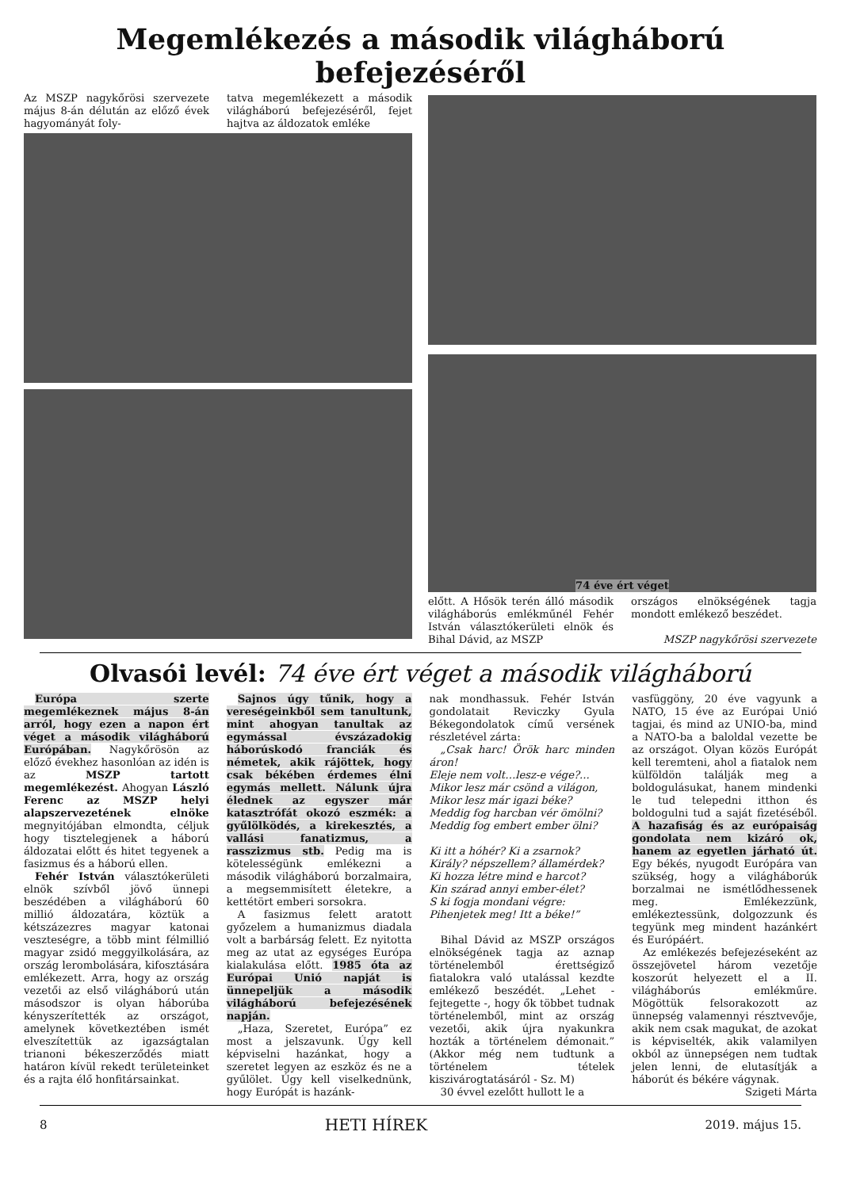Megemlékezés a második világháború befejezéséről
Az MSZP nagykőrösi szervezete május 8-án délután az előző évek hagyományát foly-
tatva megemlékezett a második világháború befejezéséről, fejet hajtva az áldozatok emléke
74 éve ért véget
előtt. A Hősök terén álló második világháborús emlékműnél Fehér István választókerületi elnök és Bihal Dávid, az MSZP
országos elnökségének tagja mondott emlékező beszédet.
MSZP nagykőrösi szervezete
Olvasói levél: 74 éve ért véget a második világháború
Európa szerte megemlékeznek május 8-án arról, hogy ezen a napon ért véget a második világháború Európában. Nagykőrösön az előző évekhez hasonlóan az idén is az MSZP tartott megemlékezést. Ahogyan László Ferenc az MSZP helyi alapszervezetének elnöke megnyitójában elmondta, céljuk hogy tisztelegjenek a háború áldozatai előtt és hitet tegyenek a fasizmus és a háború ellen.
Fehér István választókerületi elnök szívből jövő ünnepi beszédében a világháború 60 millió áldozatára, köztük a kétszázezres magyar katonai veszteségre, a több mint félmillió magyar zsidó meggyilkolására, az ország lerombolására, kifosztására emlékezett. Arra, hogy az ország vezetői az első világháború után másodszor is olyan háborúba kényszerítették az országot, amelynek következtében ismét elveszítettük az igazságtalan trianoni békeszerződés miatt határon kívül rekedt területeinket és a rajta élő honfitársainkat.
Sajnos úgy tűnik, hogy a vereségeinkből sem tanultunk, mint ahogyan tanultak az egymással évszázadokig háborúskodó franciák és németek, akik rájöttek, hogy csak békében érdemes élni egymás mellett. Nálunk újra élednek az egyszer már katasztrófát okozó eszmék: a gyűlölködés, a kirekesztés, a vallási fanatizmus, a rasszizmus stb. Pedig ma is kötelességünk emlékezni a második világháború borzalmaira, a megsemmisített életekre, a kettétört emberi sorsokra.
A fasizmus felett aratott győzelem a humanizmus diadala volt a barbárság felett. Ez nyitotta meg az utat az egységes Európa kialakulása előtt. 1985 óta az Európai Unió napját is ünnepeljük a második világháború befejezésének napján.
„Haza, Szeretet, Európa” ez most a jelszavunk. Úgy kell képviselni hazánkat, hogy a szeretet legyen az eszköz és ne a gyűlölet. Úgy kell viselkednünk, hogy Európát is hazánk-
nak mondhassuk. Fehér István gondolatait Reviczky Gyula Békegondolatok című versének részletével zárta:
„Csak harc! Örök harc minden áron!
Eleje nem volt…lesz-e vége?...
Mikor lesz már csönd a világon,
Mikor lesz már igazi béke?
Meddig fog harcban vér ömölni?
Meddig fog embert ember ölni?
Ki itt a hóhér? Ki a zsarnok?
Király? népszellem? államérdek?
Ki hozza létre mind e harcot?
Kin szárad annyi ember-élet?
S ki fogja mondani végre:
Pihenjetek meg! Itt a béke!”
Bihal Dávid az MSZP országos elnökségének tagja az aznap történelemből érettségiző fiatalokra való utalással kezdte emlékező beszédét. „Lehet - fejtegette -, hogy ők többet tudnak történelemből, mint az ország vezetői, akik újra nyakunkra hozták a történelem démonait.” (Akkor még nem tudtunk a történelem tételek kiszivárogtatásáról - Sz. M)
30 évvel ezelőtt hullott le a
vasfüggöny, 20 éve vagyunk a NATO, 15 éve az Európai Unió tagjai, és mind az UNIO-ba, mind a NATO-ba a baloldal vezette be az országot. Olyan közös Európát kell teremteni, ahol a fiatalok nem külföldön találják meg a boldogulásukat, hanem mindenki le tud telepedni itthon és boldogulni tud a saját fizetéséből. A hazafiság és az európaiság gondolata nem kizáró ok, hanem az egyetlen járható út. Egy békés, nyugodt Európára van szükség, hogy a világháborúk borzalmai ne ismétlődhessenek meg. Emlékezzünk, emlékeztessünk, dolgozzunk és tegyünk meg mindent hazánkért és Európáért.
Az emlékezés befejezéseként az összejövetel három vezetője koszorút helyezett el a II. világháborús emlékműre. Mögöttük felsorakozott az ünnepség valamennyi résztvevője, akik nem csak magukat, de azokat is képviselték, akik valamilyen okból az ünnepségen nem tudtak jelen lenni, de elutasítják a háborút és békére vágynak.
Szigeti Márta
8 HETI HÍREK 2019. május 15.